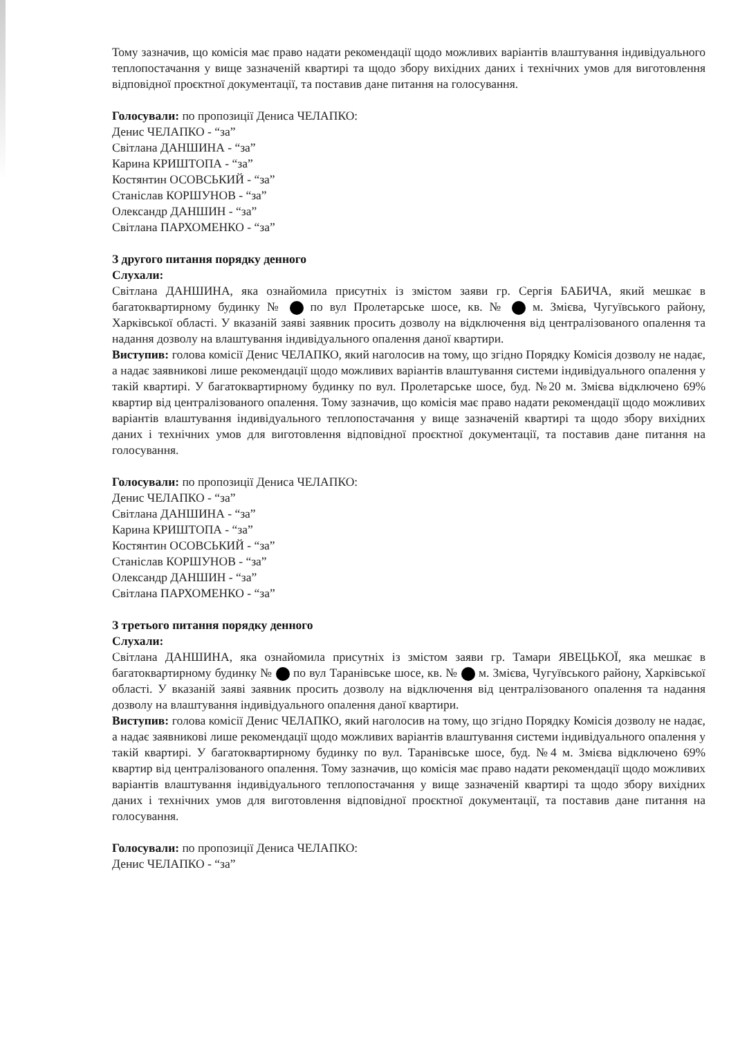Тому зазначив, що комісія має право надати рекомендації щодо можливих варіантів влаштування індивідуального теплопостачання у вище зазначеній квартирі та щодо збору вихідних даних і технічних умов для виготовлення відповідної проєктної документації, та поставив дане питання на голосування.
Голосували: по пропозиції Дениса ЧЕЛАПКО:
Денис ЧЕЛАПКО - “за”
Світлана ДАНШИНА - “за”
Карина КРИШТОПА - “за”
Костянтин ОСОВСЬКИЙ - “за”
Станіслав КОРШУНОВ - “за”
Олександр ДАНШИН - “за”
Світлана ПАРХОМЕНКО - “за”
З другого питання порядку денного
Слухали:
Світлана ДАНШИНА, яка ознайомила присутніх із змістом заяви гр. Сергія БАБИЧА, який мешкає в багатоквартирному будинку № по вул Пролетарське шосе, кв. № м. Змієва, Чугуївського району, Харківської області. У вказаній заяві заявник просить дозволу на відключення від централізованого опалення та надання дозволу на влаштування індивідуального опалення даної квартири.
Виступив: голова комісії Денис ЧЕЛАПКО, який наголосив на тому, що згідно Порядку Комісія дозволу не надає, а надає заявникові лише рекомендації щодо можливих варіантів влаштування системи індивідуального опалення у такій квартирі. У багатоквартирному будинку по вул. Пролетарське шосе, буд. №20 м. Змієва відключено 69% квартир від централізованого опалення. Тому зазначив, що комісія має право надати рекомендації щодо можливих варіантів влаштування індивідуального теплопостачання у вище зазначеній квартирі та щодо збору вихідних даних і технічних умов для виготовлення відповідної проєктної документації, та поставив дане питання на голосування.
Голосували: по пропозиції Дениса ЧЕЛАПКО:
Денис ЧЕЛАПКО - “за”
Світлана ДАНШИНА - “за”
Карина КРИШТОПА - “за”
Костянтин ОСОВСЬКИЙ - “за”
Станіслав КОРШУНОВ - “за”
Олександр ДАНШИН - “за”
Світлана ПАРХОМЕНКО - “за”
З третього питання порядку денного
Слухали:
Світлана ДАНШИНА, яка ознайомила присутніх із змістом заяви гр. Тамари ЯВЕЦЬКОЇ, яка мешкає в багатоквартирному будинку № по вул Таранівське шосе, кв. № м. Змієва, Чугуївського району, Харківської області. У вказаній заяві заявник просить дозволу на відключення від централізованого опалення та надання дозволу на влаштування індивідуального опалення даної квартири.
Виступив: голова комісії Денис ЧЕЛАПКО, який наголосив на тому, що згідно Порядку Комісія дозволу не надає, а надає заявникові лише рекомендації щодо можливих варіантів влаштування системи індивідуального опалення у такій квартирі. У багатоквартирному будинку по вул. Таранівське шосе, буд. №4 м. Змієва відключено 69% квартир від централізованого опалення. Тому зазначив, що комісія має право надати рекомендації щодо можливих варіантів влаштування індивідуального теплопостачання у вище зазначеній квартирі та щодо збору вихідних даних і технічних умов для виготовлення відповідної проєктної документації, та поставив дане питання на голосування.
Голосували: по пропозиції Дениса ЧЕЛАПКО:
Денис ЧЕЛАПКО - “за”